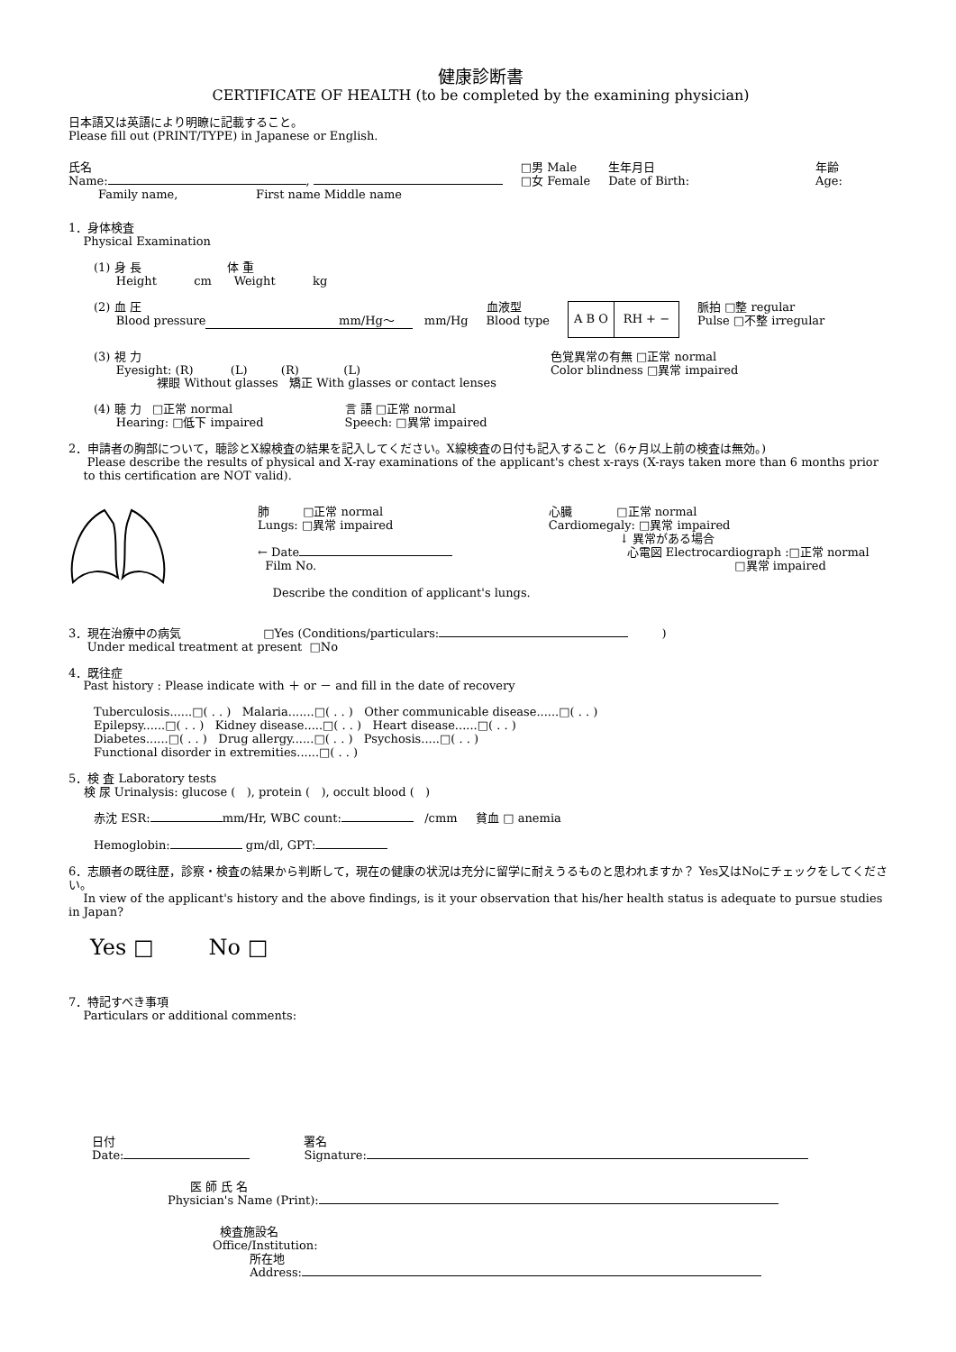健康診断書
CERTIFICATE OF HEALTH (to be completed by the examining physician)
日本語又は英語により明瞭に記載すること。
Please fill out (PRINT/TYPE) in Japanese or English.
氏名
Name: ,
Family name, First name Middle name
□男 Male
□女 Female
生年月日
Date of Birth:
年齢
Age:
1．身体検査
Physical Examination
(1) 身 長 体 重
Height cm Weight kg
(2) 血 圧
Blood pressure mm/Hg～ mm/Hg
血液型
Blood type
A B O RH + −
脈拍 □整 regular
Pulse □不整 irregular
(3) 視 力
Eyesight: (R) (L) (R) (L)
裸眼 Without glasses 矯正 With glasses or contact lenses
色覚異常の有無 □正常 normal
Color blindness □異常 impaired
(4) 聴 力 □正常 normal
Hearing: □低下 impaired
言 語 □正常 normal
Speech: □異常 impaired
2．申請者の胸部について，聴診とX線検査の結果を記入してください。X線検査の日付も記入すること（6ヶ月以上前の検査は無効。)
Please describe the results of physical and X-ray examinations of the applicant's chest x-rays (X-rays taken more than 6 months prior
to this certification are NOT valid).
肺 □正常 normal
Lungs: □異常 impaired
← Date
Film No.
Describe the condition of applicant's lungs.
心臓 □正常 normal
Cardiomegaly: □異常 impaired
↓ 異常がある場合
心電図 Electrocardiograph :□正常 normal
□異常 impaired
3．現在治療中の病気 □Yes (Conditions/particulars: )
Under medical treatment at present □No
4．既往症
Past history : Please indicate with ＋ or － and fill in the date of recovery
Tuberculosis......□( . . ) Malaria.......□( . . ) Other communicable disease......□( . . )
Epilepsy......□( . . ) Kidney disease.....□( . . ) Heart disease......□( . . )
Diabetes......□( . . ) Drug allergy......□( . . ) Psychosis.....□( . . )
Functional disorder in extremities......□( . . )
5．検 査 Laboratory tests
検 尿 Urinalysis: glucose ( ), protein ( ), occult blood ( )
赤沈 ESR: mm/Hr, WBC count: /cmm 貧血 □ anemia
Hemoglobin: gm/dl, GPT:
6．志願者の既往歴，診察・検査の結果から判断して，現在の健康の状況は充分に留学に耐えうるものと思われますか？ Yes又はNoにチェックをしてください。
In view of the applicant's history and the above findings, is it your observation that his/her health status is adequate to pursue studies in Japan?
Yes □ No □
7．特記すべき事項
Particulars or additional comments:
日付
Date:
署名
Signature:
医 師 氏 名
Physician's Name (Print):
検査施設名
Office/Institution:
所在地
Address: